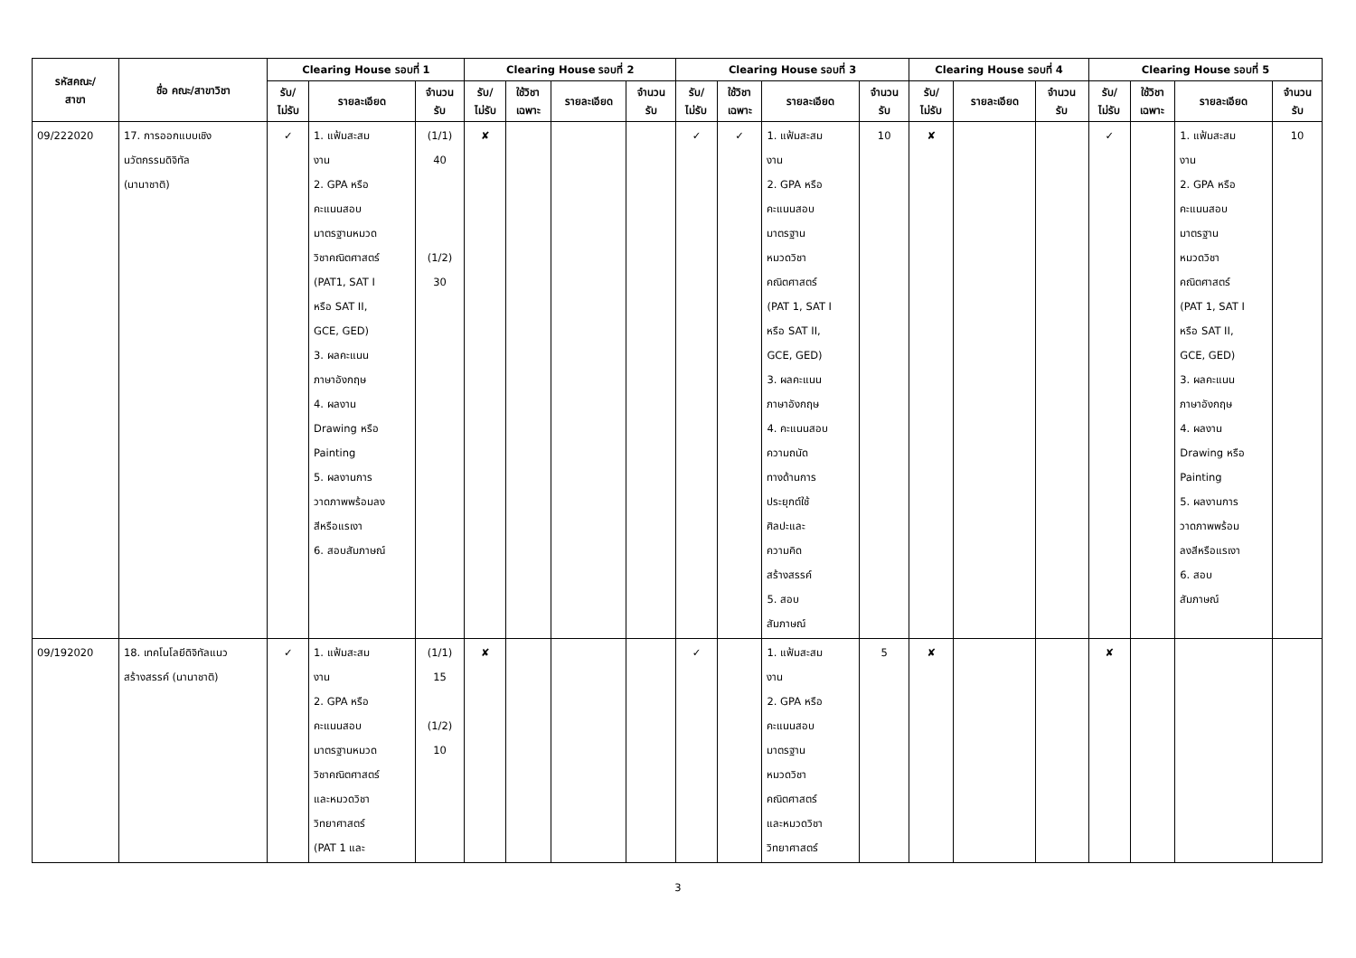| รหัสคณะ/ สาขา | ชื่อ คณะ/สาขาวิชา | Clearing House รอบที่ 1 | | | Clearing House รอบที่ 2 | | | | Clearing House รอบที่ 3 | | | | Clearing House รอบที่ 4 | | | Clearing House รอบที่ 5 | | | |
| --- | --- | --- | --- | --- | --- | --- | --- | --- | --- | --- | --- | --- | --- | --- | --- | --- | --- | --- | --- |
| | | รับ/ ไม่รับ | รายละเอียด | จำนวน รับ | รับ/ ไม่รับ | ใช้วิชา เฉพาะ | รายละเอียด | จำนวน รับ | รับ/ ไม่รับ | ใช้วิชา เฉพาะ | รายละเอียด | จำนวน รับ | รับ/ ไม่รับ | รายละเอียด | จำนวน รับ | รับ/ ไม่รับ | ใช้วิชา เฉพาะ | รายละเอียด | จำนวน รับ |
| 09/222020 | 17. การออกแบบเชิง นวัตกรรมดิจิทัล (นานาชาติ) | ✓ | 1. แฟ้มสะสม งาน 2. GPA หรือ คะแนนสอบ มาตรฐานหมวด วิชาคณิตศาสตร์ (PAT1, SAT I หรือ SAT II, GCE, GED) 3. ผลคะแนน ภาษาอังกฤษ 4. ผลงาน Drawing หรือ Painting 5. ผลงานการ วาดภาพพร้อมลง สีหรือแรเงา 6. สอบสัมภาษณ์ | (1/1) 40 (1/2) 30 | ✘ | | | | ✓ | ✓ | 1. แฟ้มสะสม งาน 2. GPA หรือ คะแนนสอบ มาตรฐาน หมวดวิชา คณิตศาสตร์ (PAT 1, SAT I หรือ SAT II, GCE, GED) 3. ผลคะแนน ภาษาอังกฤษ 4. คะแนนสอบ ความถนัด ทางด้านการ ประยุกต์ใช้ ศิลปะและ ความคิด สร้างสรรค์ 5. สอบ สัมภาษณ์ | 10 | ✘ | | | ✓ | | 1. แฟ้มสะสม งาน 2. GPA หรือ คะแนนสอบ มาตรฐาน หมวดวิชา คณิตศาสตร์ (PAT 1, SAT I หรือ SAT II, GCE, GED) 3. ผลคะแนน ภาษาอังกฤษ 4. ผลงาน Drawing หรือ Painting 5. ผลงานการ วาดภาพพร้อม ลงสีหรือแรเงา 6. สอบ สัมภาษณ์ | 10 |
| 09/192020 | 18. เทคโนโลยีดิจิทัลแนว สร้างสรรค์ (นานาชาติ) | ✓ | 1. แฟ้มสะสม งาน 2. GPA หรือ คะแนนสอบ มาตรฐานหมวด วิชาคณิตศาสตร์ และหมวดวิชา วิทยาศาสตร์ (PAT 1 และ | (1/1) 15 (1/2) 10 | ✘ | | | | ✓ | | 1. แฟ้มสะสม งาน 2. GPA หรือ คะแนนสอบ มาตรฐาน หมวดวิชา คณิตศาสตร์ และหมวดวิชา วิทยาศาสตร์ | 5 | ✘ | | | ✘ | | | |
3